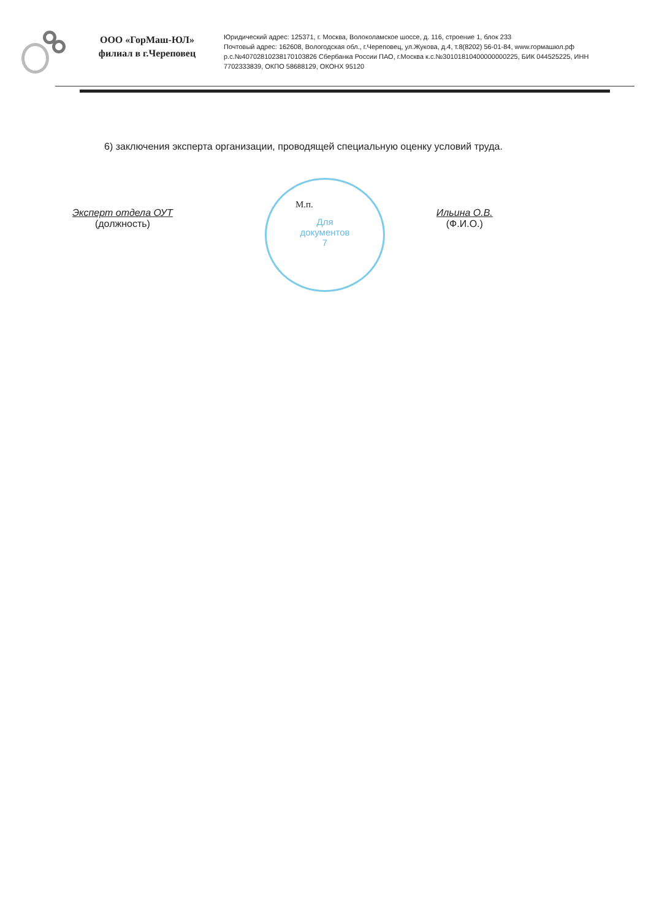ООО «ГорМаш-ЮЛ»
филиал в г.Череповец
Юридический адрес: 125371, г. Москва, Волоколамское шоссе, д. 116, строение 1, блок 233
Почтовый адрес: 162608, Вологодская обл., г.Череповец, ул.Жукова, д.4, т.8(8202) 56-01-84, www.гормашюл.рф
р.с.№40702810238170103826 Сбербанка России ПАО, г.Москва к.с.№30101810400000000225, БИК 044525225, ИНН
7702333839, ОКПО 58688129, ОКОНХ 95120
6) заключения эксперта организации, проводящей специальную оценку условий труда.
Эксперт отдела ОУТ
(должность)
Ильина О.В.
(Ф.И.О.)
М.п.
Для
документов
7